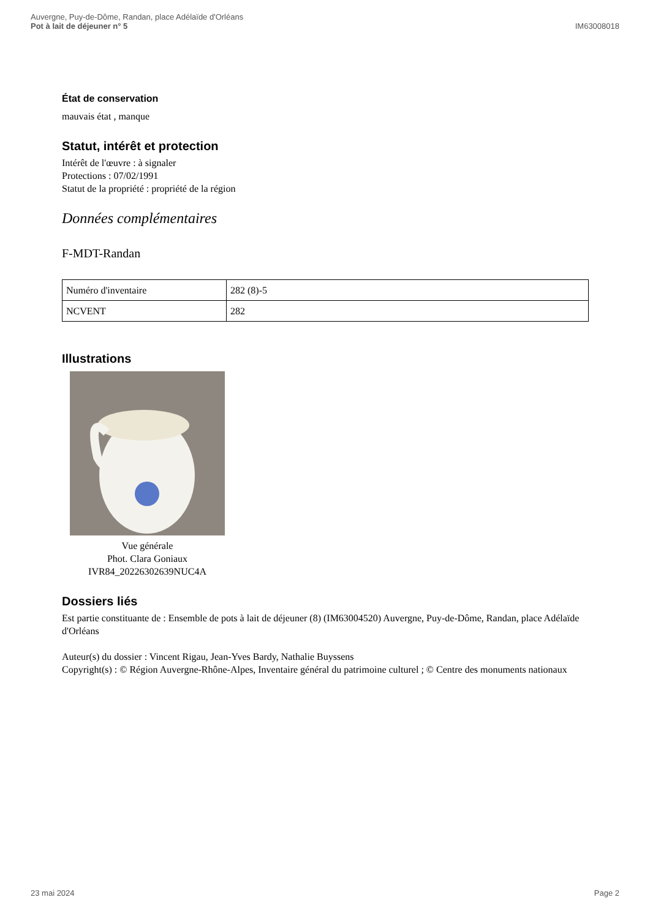Auvergne, Puy-de-Dôme, Randan, place Adélaïde d'Orléans
Pot à lait de déjeuner n° 5
IM63008018
État de conservation
mauvais état , manque
Statut, intérêt et protection
Intérêt de l'œuvre : à signaler
Protections : 07/02/1991
Statut de la propriété : propriété de la région
Données complémentaires
F-MDT-Randan
| Numéro d'inventaire | 282 (8)-5 |
| NCVENT | 282 |
Illustrations
Vue générale
Phot. Clara Goniaux
IVR84_20226302639NUC4A
Dossiers liés
Est partie constituante de : Ensemble de pots à lait de déjeuner (8) (IM63004520) Auvergne, Puy-de-Dôme, Randan, place Adélaïde d'Orléans
Auteur(s) du dossier : Vincent Rigau, Jean-Yves Bardy, Nathalie Buyssens
Copyright(s) : © Région Auvergne-Rhône-Alpes, Inventaire général du patrimoine culturel ; © Centre des monuments nationaux
23 mai 2024 Page 2